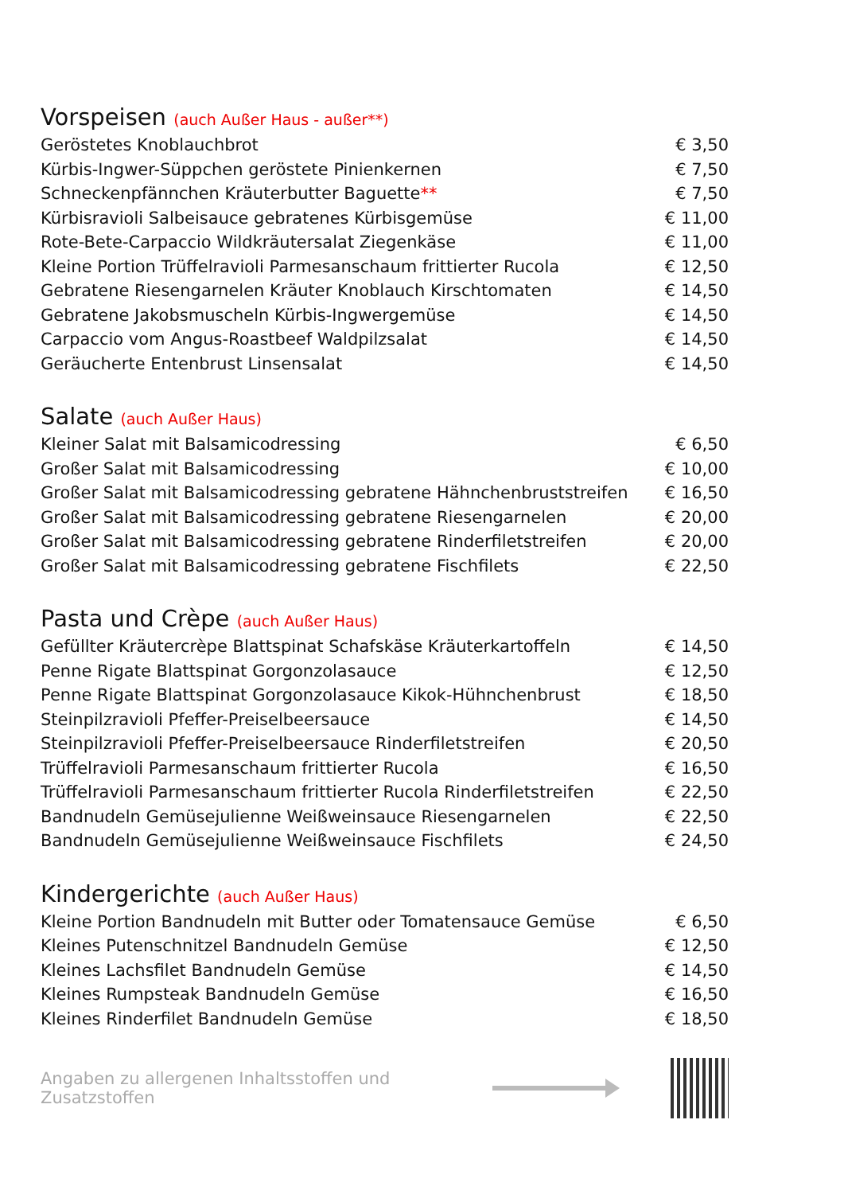Vorspeisen (auch Außer Haus - außer**)
| Geröstetes Knoblauchbrot | € 3,50 |
| Kürbis-Ingwer-Süppchen geröstete Pinienkernen | € 7,50 |
| Schneckenpfännchen Kräuterbutter Baguette ** | € 7,50 |
| Kürbisravioli Salbeisauce gebratenes Kürbisgemüse | € 11,00 |
| Rote-Bete-Carpaccio Wildkräutersalat Ziegenkäse | € 11,00 |
| Kleine Portion Trüffelravioli Parmesanschaum frittierter Rucola | € 12,50 |
| Gebratene Riesengarnelen Kräuter Knoblauch Kirschtomaten | € 14,50 |
| Gebratene Jakobsmuscheln Kürbis-Ingwergemüse | € 14,50 |
| Carpaccio vom Angus-Roastbeef Waldpilzsalat | € 14,50 |
| Geräucherte Entenbrust Linsensalat | € 14,50 |
Salate (auch Außer Haus)
| Kleiner Salat mit Balsamicodressing | € 6,50 |
| Großer Salat mit Balsamicodressing | € 10,00 |
| Großer Salat mit Balsamicodressing gebratene Hähnchenbruststreifen | € 16,50 |
| Großer Salat mit Balsamicodressing gebratene Riesengarnelen | € 20,00 |
| Großer Salat mit Balsamicodressing gebratene Rinderfiletstreifen | € 20,00 |
| Großer Salat mit Balsamicodressing gebratene Fischfilets | € 22,50 |
Pasta und Crèpe (auch Außer Haus)
| Gefüllter Kräutercrèpe Blattspinat Schafskäse Kräuterkartoffeln | € 14,50 |
| Penne Rigate Blattspinat Gorgonzolasauce | € 12,50 |
| Penne Rigate Blattspinat Gorgonzolasauce Kikok-Hühnchenbrust | € 18,50 |
| Steinpilzravioli Pfeffer-Preiselbeersauce | € 14,50 |
| Steinpilzravioli Pfeffer-Preiselbeersauce Rinderfiletstreifen | € 20,50 |
| Trüffelravioli Parmesanschaum frittierter Rucola | € 16,50 |
| Trüffelravioli Parmesanschaum frittierter Rucola Rinderfiletstreifen | € 22,50 |
| Bandnudeln Gemüsejulienne Weißweinsauce Riesengarnelen | € 22,50 |
| Bandnudeln Gemüsejulienne Weißweinsauce Fischfilets | € 24,50 |
Kindergerichte (auch Außer Haus)
| Kleine Portion Bandnudeln mit Butter oder Tomatensauce Gemüse | € 6,50 |
| Kleines Putenschnitzel Bandnudeln Gemüse | € 12,50 |
| Kleines Lachsfilet Bandnudeln Gemüse | € 14,50 |
| Kleines Rumpsteak Bandnudeln Gemüse | € 16,50 |
| Kleines Rinderfilet Bandnudeln Gemüse | € 18,50 |
Angaben zu allergenen Inhaltsstoffen und Zusatzstoffen